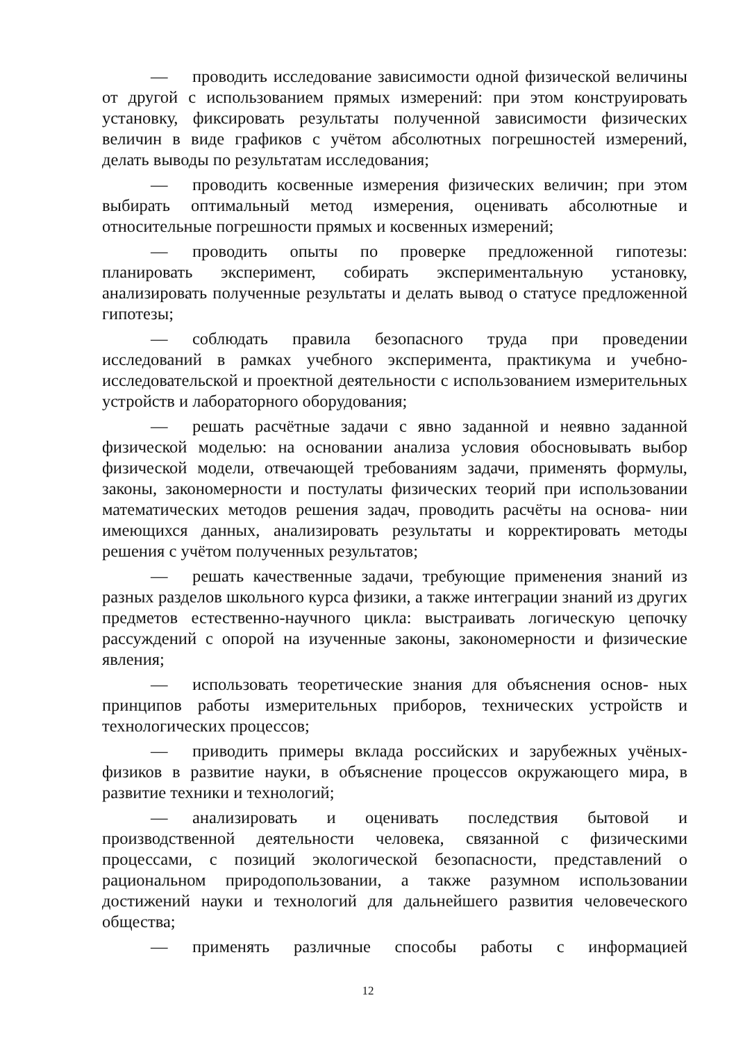— проводить исследование зависимости одной физической величины от другой с использованием прямых измерений: при этом конструировать установку, фиксировать результаты полученной зависимости физических величин в виде графиков с учётом абсолютных погрешностей измерений, делать выводы по результатам исследования;
— проводить косвенные измерения физических величин; при этом выбирать оптимальный метод измерения, оценивать абсолютные и относительные погрешности прямых и косвенных измерений;
— проводить опыты по проверке предложенной гипотезы: планировать эксперимент, собирать экспериментальную установку, анализировать полученные результаты и делать вывод о статусе предложенной гипотезы;
— соблюдать правила безопасного труда при проведении исследований в рамках учебного эксперимента, практикума и учебно-исследовательской и проектной деятельности с использованием измерительных устройств и лабораторного оборудования;
— решать расчётные задачи с явно заданной и неявно заданной физической моделью: на основании анализа условия обосновывать выбор физической модели, отвечающей требованиям задачи, применять формулы, законы, закономерности и постулаты физических теорий при использовании математических методов решения задач, проводить расчёты на основа- нии имеющихся данных, анализировать результаты и корректировать методы решения с учётом полученных результатов;
— решать качественные задачи, требующие применения знаний из разных разделов школьного курса физики, а также интеграции знаний из других предметов естественно-научного цикла: выстраивать логическую цепочку рассуждений с опорой на изученные законы, закономерности и физические явления;
— использовать теоретические знания для объяснения основ- ных принципов работы измерительных приборов, технических устройств и технологических процессов;
— приводить примеры вклада российских и зарубежных учёных-физиков в развитие науки, в объяснение процессов окружающего мира, в развитие техники и технологий;
— анализировать и оценивать последствия бытовой и производственной деятельности человека, связанной с физическими процессами, с позиций экологической безопасности, представлений о рациональном природопользовании, а также разумном использовании достижений науки и технологий для дальнейшего развития человеческого общества;
— применять различные способы работы с информацией
12